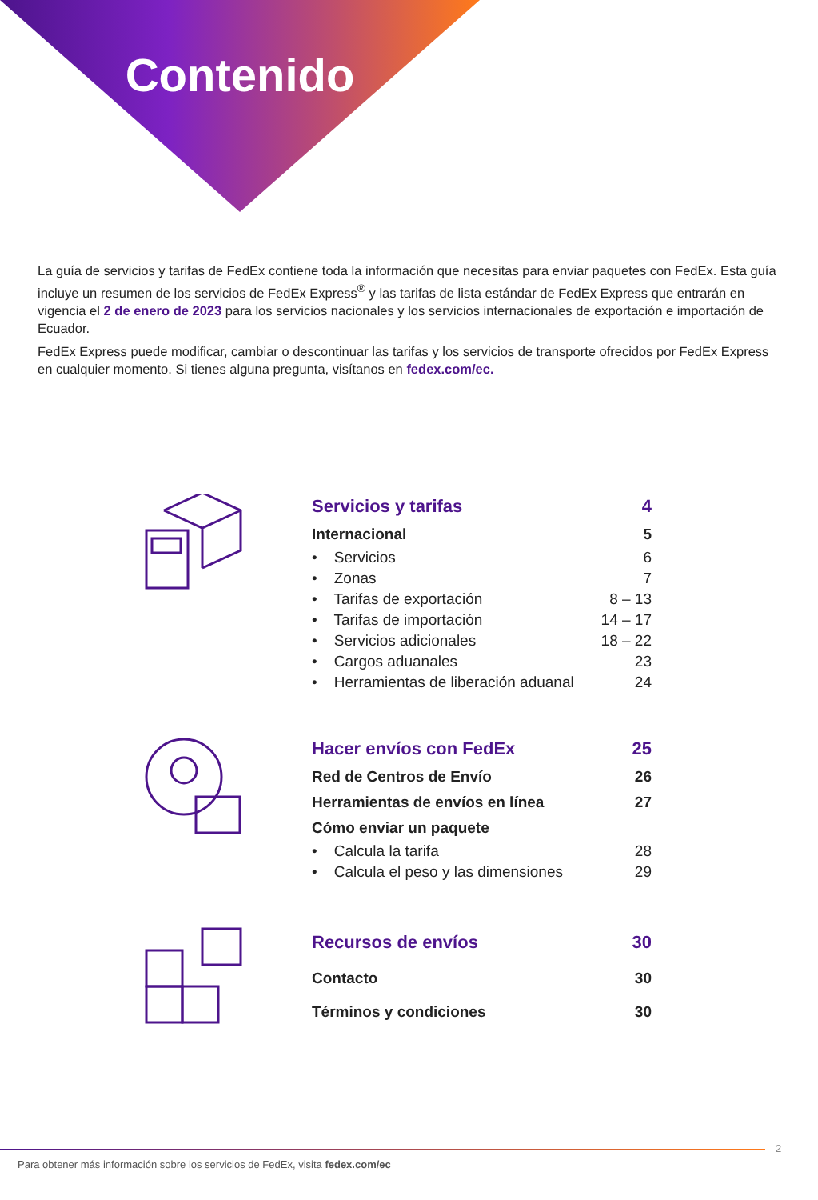Contenido
La guía de servicios y tarifas de FedEx contiene toda la información que necesitas para enviar paquetes con FedEx. Esta guía incluye un resumen de los servicios de FedEx Express<sup>®</sup> y las tarifas de lista estándar de FedEx Express que entrarán en vigencia el 2 de enero de 2023 para los servicios nacionales y los servicios internacionales de exportación e importación de Ecuador.
FedEx Express puede modificar, cambiar o descontinuar las tarifas y los servicios de transporte ofrecidos por FedEx Express en cualquier momento. Si tienes alguna pregunta, visítanos en fedex.com/ec.
| Servicios y tarifas | 4 |
| Internacional | 5 |
| • Servicios | 6 |
| • Zonas | 7 |
| • Tarifas de exportación | 8 – 13 |
| • Tarifas de importación | 14 – 17 |
| • Servicios adicionales | 18 – 22 |
| • Cargos aduanales | 23 |
| • Herramientas de liberación aduanal | 24 |
| Hacer envíos con FedEx | 25 |
| Red de Centros de Envío | 26 |
| Herramientas de envíos en línea | 27 |
| Cómo enviar un paquete | |
| • Calcula la tarifa | 28 |
| • Calcula el peso y las dimensiones | 29 |
| Recursos de envíos | 30 |
| Contacto | 30 |
| Términos y condiciones | 30 |
2
Para obtener más información sobre los servicios de FedEx, visita fedex.com/ec